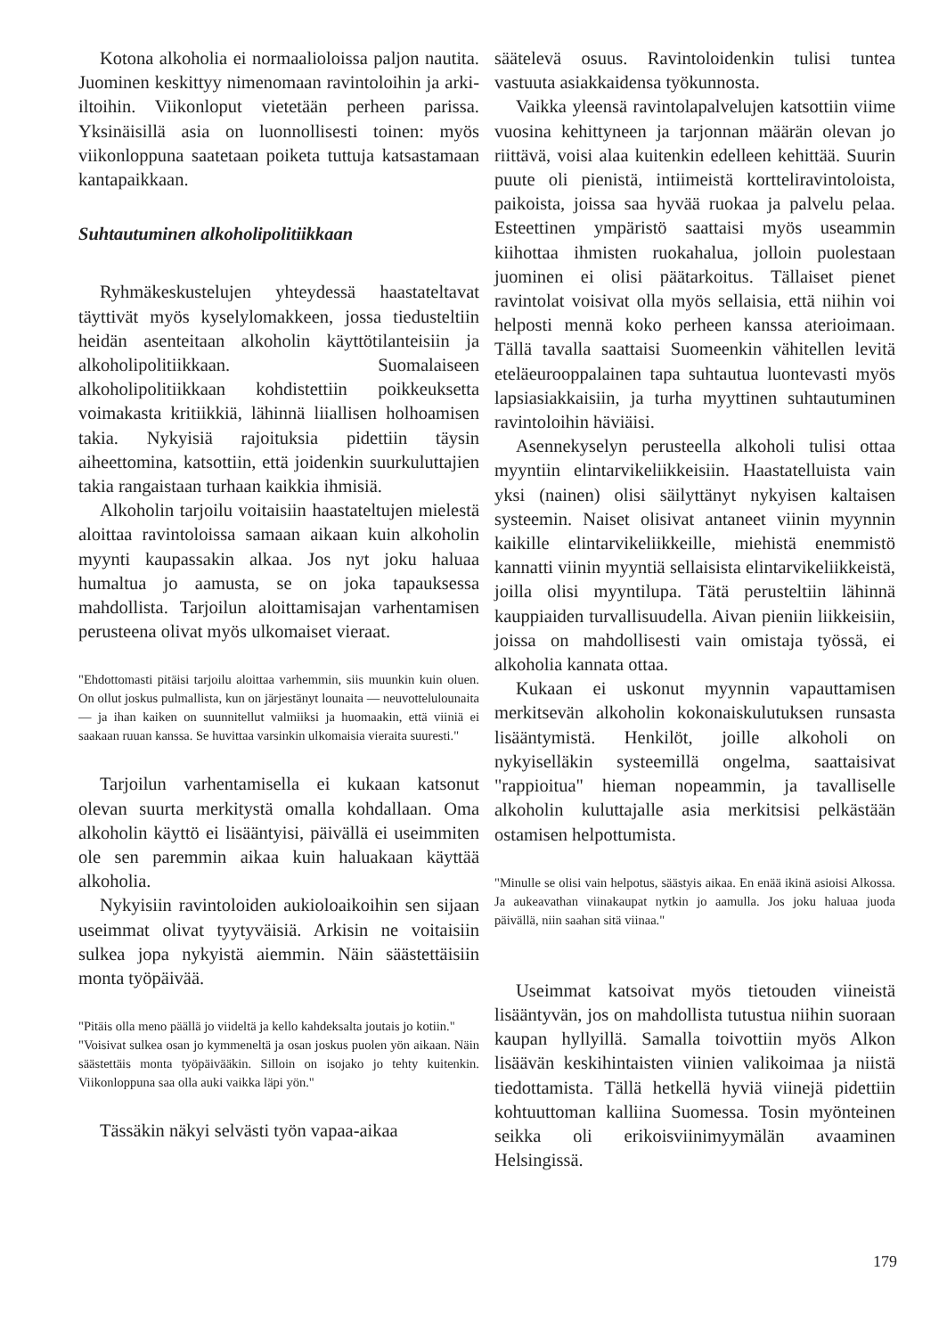Kotona alkoholia ei normaalioloissa paljon nautita. Juominen keskittyy nimenomaan ravintoloihin ja arki-iltoihin. Viikonloput vietetään perheen parissa. Yksinäisillä asia on luonnollisesti toinen: myös viikonloppuna saatetaan poiketa tuttuja katsastamaan kantapaikkaan.
Suhtautuminen alkoholipolitiikkaan
Ryhmäkeskustelujen yhteydessä haastateltavat täyttivät myös kyselylomakkeen, jossa tiedusteltiin heidän asenteitaan alkoholin käyttötilanteisiin ja alkoholipolitiikkaan. Suomalaiseen alkoholipolitiikkaan kohdistettiin poikkeuksetta voimakasta kritiikkiä, lähinnä liiallisen holhoamisen takia. Nykyisiä rajoituksia pidettiin täysin aiheettomina, katsottiin, että joidenkin suurkuluttajien takia rangaistaan turhaan kaikkia ihmisiä.
Alkoholin tarjoilu voitaisiin haastateltujen mielestä aloittaa ravintoloissa samaan aikaan kuin alkoholin myynti kaupassakin alkaa. Jos nyt joku haluaa humaltua jo aamusta, se on joka tapauksessa mahdollista. Tarjoilun aloittamisajan varhentamisen perusteena olivat myös ulkomaiset vieraat.
"Ehdottomasti pitäisi tarjoilu aloittaa varhemmin, siis muunkin kuin oluen. On ollut joskus pulmallista, kun on järjestänyt lounaita — neuvottelulounaita — ja ihan kaiken on suunnitellut valmiiksi ja huomaakin, että viiniä ei saakaan ruuan kanssa. Se huvittaa varsinkin ulkomaisia vieraita suuresti."
Tarjoilun varhentamisella ei kukaan katsonut olevan suurta merkitystä omalla kohdallaan. Oma alkoholin käyttö ei lisääntyisi, päivällä ei useimmiten ole sen paremmin aikaa kuin haluakaan käyttää alkoholia.
Nykyisiin ravintoloiden aukioloaikoihin sen sijaan useimmat olivat tyytyväisiä. Arkisin ne voitaisiin sulkea jopa nykyistä aiemmin. Näin säästettäisiin monta työpäivää.
"Pitäis olla meno päällä jo viideltä ja kello kahdeksalta joutais jo kotiin."
"Voisivat sulkea osan jo kymmeneltä ja osan joskus puolen yön aikaan. Näin säästettäis monta työpäivääkin. Silloin on isojako jo tehty kuitenkin. Viikonloppuna saa olla auki vaikka läpi yön."
Tässäkin näkyi selvästi työn vapaa-aikaa
säätelevä osuus. Ravintoloidenkin tulisi tuntea vastuuta asiakkaidensa työkunnosta.
Vaikka yleensä ravintolapalvelujen katsottiin viime vuosina kehittyneen ja tarjonnan määrän olevan jo riittävä, voisi alaa kuitenkin edelleen kehittää. Suurin puute oli pienistä, intiimeistä kortteliravintoloista, paikoista, joissa saa hyvää ruokaa ja palvelu pelaa. Esteettinen ympäristö saattaisi myös useammin kiihottaa ihmisten ruokahalua, jolloin puolestaan juominen ei olisi päätarkoitus. Tällaiset pienet ravintolat voisivat olla myös sellaisia, että niihin voi helposti mennä koko perheen kanssa aterioimaan. Tällä tavalla saattaisi Suomeenkin vähitellen levitä eteläeurooppalainen tapa suhtautua luontevasti myös lapsiasiakkaisiin, ja turha myyttinen suhtautuminen ravintoloihin häviäisi.
Asennekyselyn perusteella alkoholi tulisi ottaa myyntiin elintarvikeliikkeisiin. Haastatelluista vain yksi (nainen) olisi säilyttänyt nykyisen kaltaisen systeemin. Naiset olisivat antaneet viinin myynnin kaikille elintarvikeliikkeille, miehistä enemmistö kannatti viinin myyntiä sellaisista elintarvikeliikkeistä, joilla olisi myyntilupa. Tätä perusteltiin lähinnä kauppiaiden turvallisuudella. Aivan pieniin liikkeisiin, joissa on mahdollisesti vain omistaja työssä, ei alkoholia kannata ottaa.
Kukaan ei uskonut myynnin vapauttamisen merkitsevän alkoholin kokonaiskulutuksen runsasta lisääntymistä. Henkilöt, joille alkoholi on nykyiselläkin systeemillä ongelma, saattaisivat "rappioitua" hieman nopeammin, ja tavalliselle alkoholin kuluttajalle asia merkitsisi pelkästään ostamisen helpottumista.
"Minulle se olisi vain helpotus, säästyis aikaa. En enää ikinä asioisi Alkossa. Ja aukeavathan viinakaupat nytkin jo aamulla. Jos joku haluaa juoda päivällä, niin saahan sitä viinaa."
Useimmat katsoivat myös tietouden viineistä lisääntyvän, jos on mahdollista tutustua niihin suoraan kaupan hyllyillä. Samalla toivottiin myös Alkon lisäävän keskihintaisten viinien valikoimaa ja niistä tiedottamista. Tällä hetkellä hyviä viinejä pidettiin kohtuuttoman kalliina Suomessa. Tosin myönteinen seikka oli erikoisviinimyymälän avaaminen Helsingissä.
179